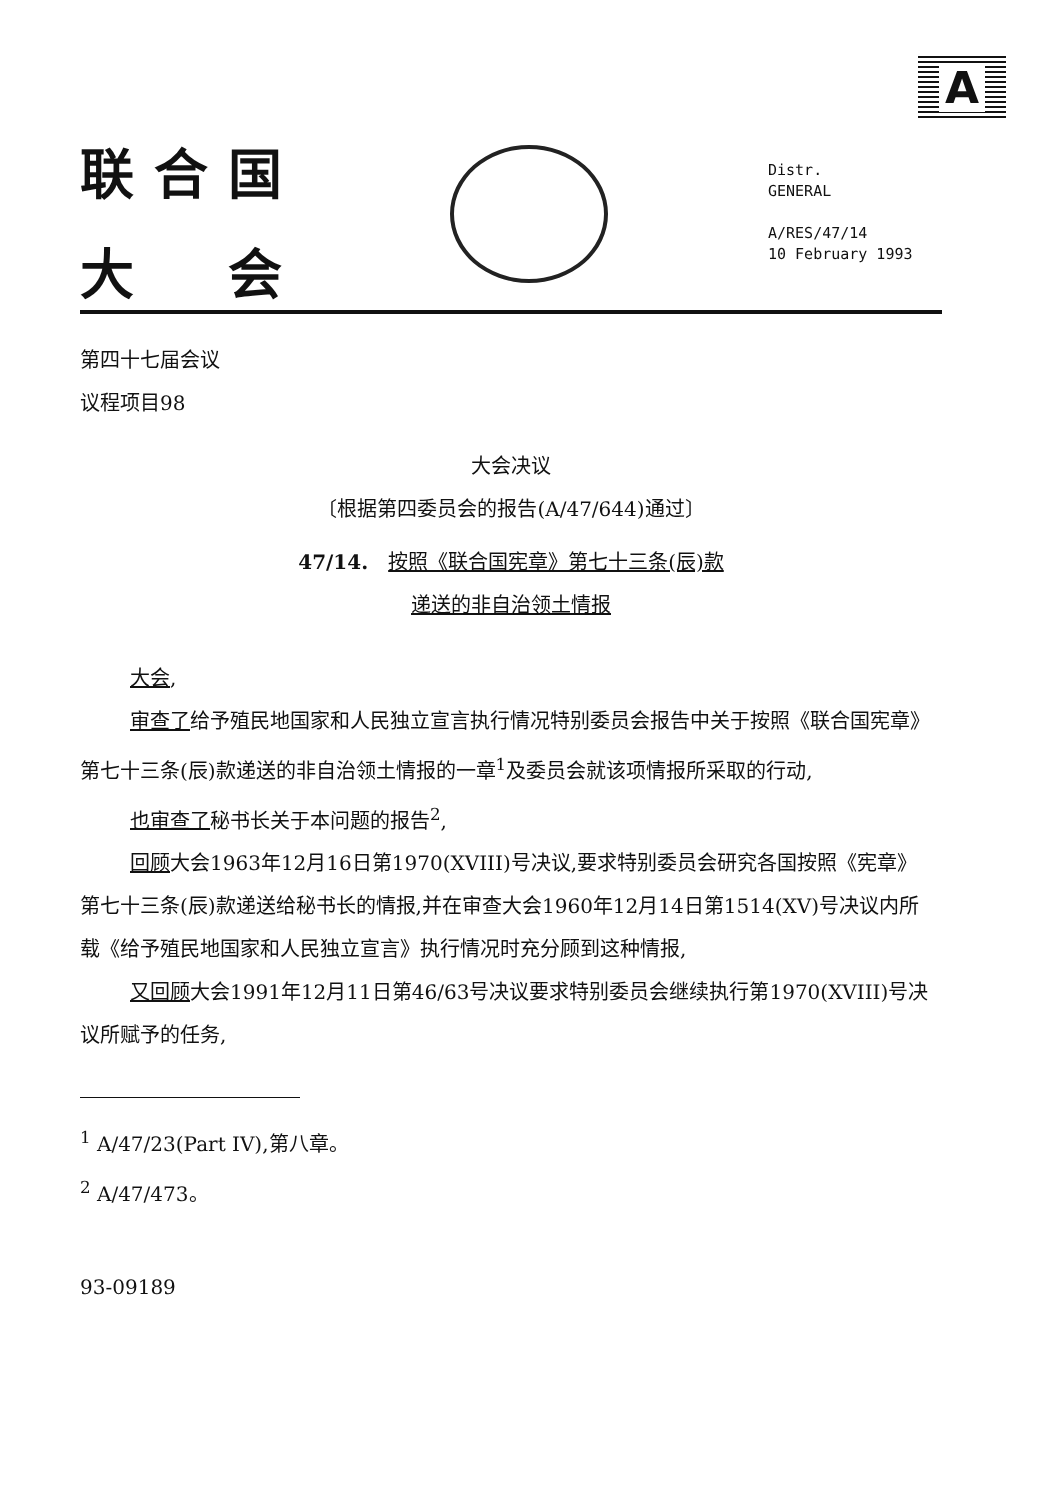A
联合国
大　会
Distr.
GENERAL
A/RES/47/14
10 February 1993
第四十七届会议
议程项目98
大会决议
〔根据第四委员会的报告(A/47/644)通过〕
47/14.　按照《联合国宪章》第七十三条(辰)款
递送的非自治领土情报
大会,
审查了给予殖民地国家和人民独立宣言执行情况特别委员会报告中关于按照《联合国宪章》第七十三条(辰)款递送的非自治领土情报的一章<sup>1</sup>及委员会就该项情报所采取的行动,
也审查了秘书长关于本问题的报告<sup>2</sup>,
回顾大会1963年12月16日第1970(XVIII)号决议,要求特别委员会研究各国按照《宪章》第七十三条(辰)款递送给秘书长的情报,并在审查大会1960年12月14日第1514(XV)号决议内所载《给予殖民地国家和人民独立宣言》执行情况时充分顾到这种情报,
又回顾大会1991年12月11日第46/63号决议要求特别委员会继续执行第1970(XVIII)号决议所赋予的任务,
<sup>1</sup> A/47/23(Part IV),第八章。
<sup>2</sup> A/47/473。
93-09189